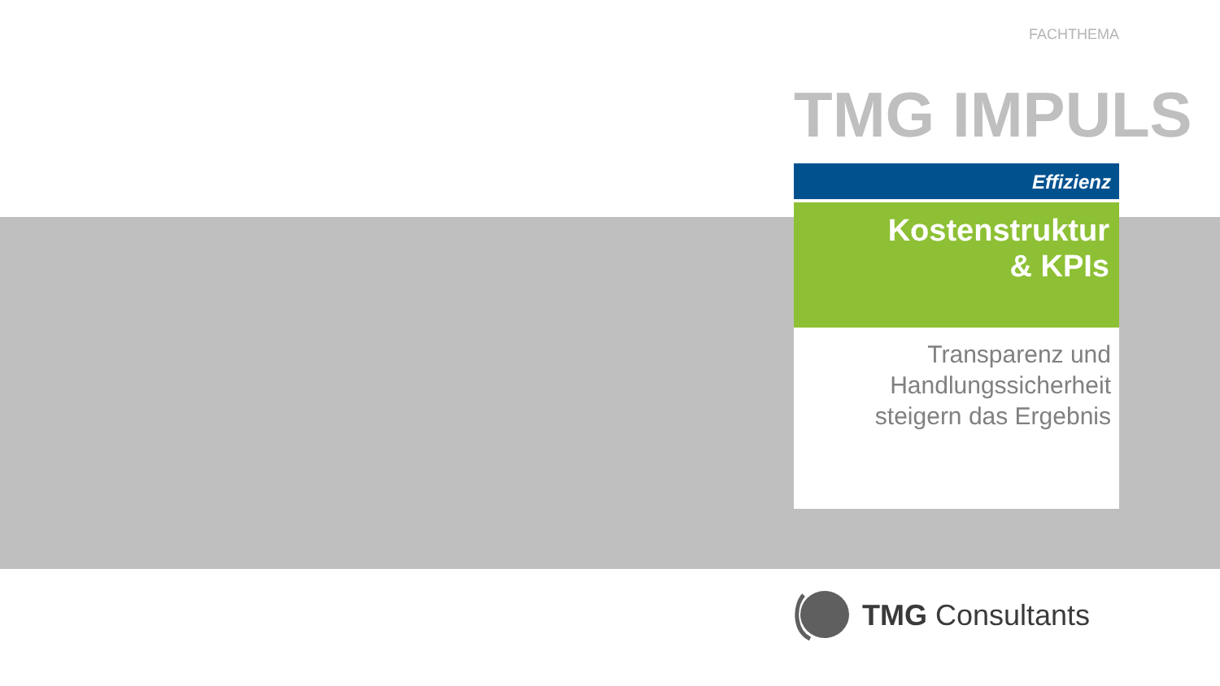FACHTHEMA
TMG IMPULS
Effizienz
Kostenstruktur
& KPIs
Transparenz und
Handlungssicherheit
steigern das Ergebnis
TMG Consultants